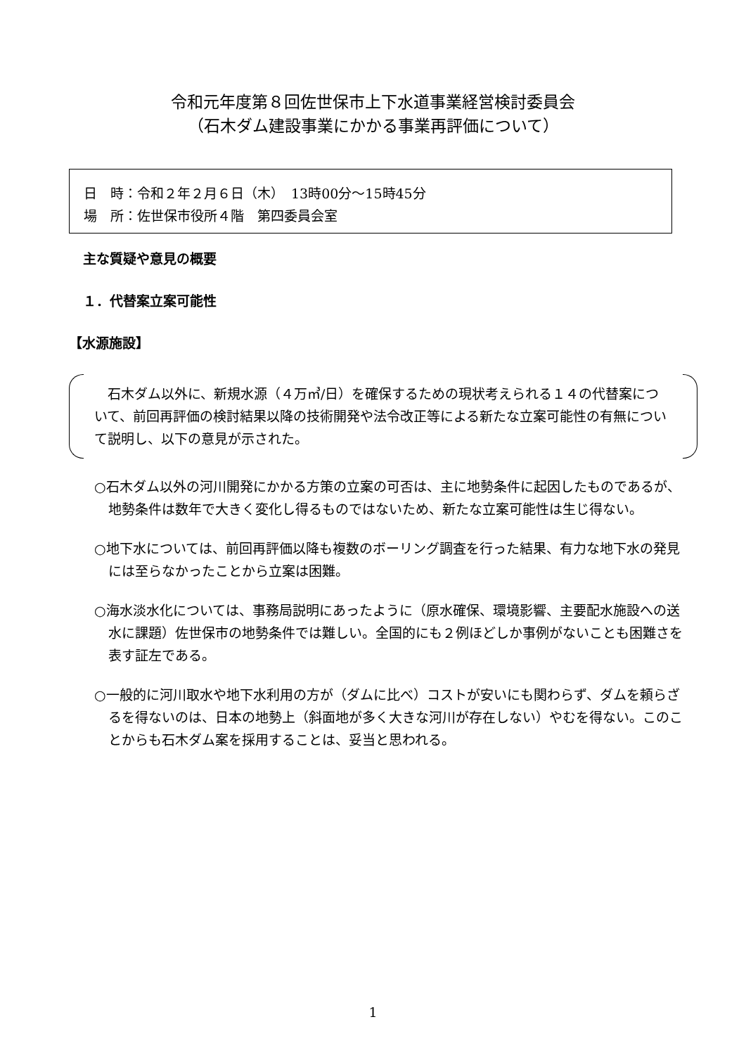令和元年度第８回佐世保市上下水道事業経営検討委員会
（石木ダム建設事業にかかる事業再評価について）
日　時：令和２年２月６日（木）　13時00分～15時45分
場　所：佐世保市役所４階　第四委員会室
主な質疑や意見の概要
１．代替案立案可能性
【水源施設】
　石木ダム以外に、新規水源（４万㎥/日）を確保するための現状考えられる１４の代替案について、前回再評価の検討結果以降の技術開発や法令改正等による新たな立案可能性の有無について説明し、以下の意見が示された。
○石木ダム以外の河川開発にかかる方策の立案の可否は、主に地勢条件に起因したものであるが、地勢条件は数年で大きく変化し得るものではないため、新たな立案可能性は生じ得ない。
○地下水については、前回再評価以降も複数のボーリング調査を行った結果、有力な地下水の発見には至らなかったことから立案は困難。
○海水淡水化については、事務局説明にあったように（原水確保、環境影響、主要配水施設への送水に課題）佐世保市の地勢条件では難しい。全国的にも２例ほどしか事例がないことも困難さを表す証左である。
○一般的に河川取水や地下水利用の方が（ダムに比べ）コストが安いにも関わらず、ダムを頼らざるを得ないのは、日本の地勢上（斜面地が多く大きな河川が存在しない）やむを得ない。このことからも石木ダム案を採用することは、妥当と思われる。
1